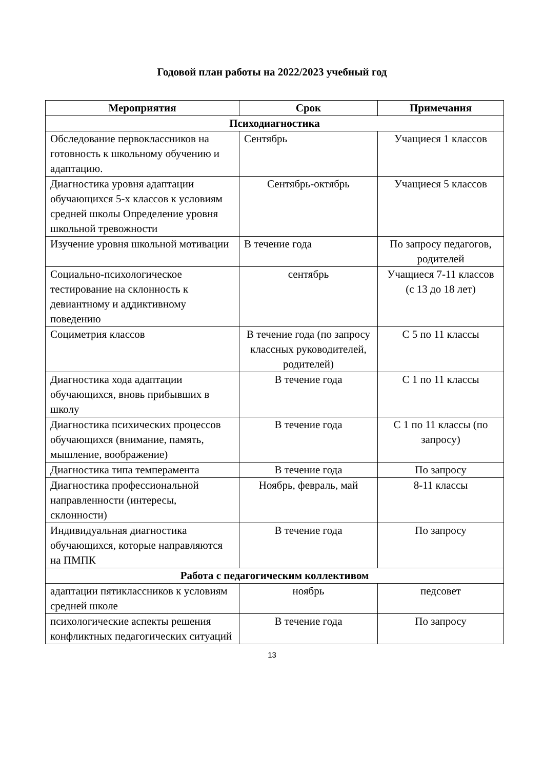Годовой план работы на 2022/2023 учебный год
| Мероприятия | Срок | Примечания |
| --- | --- | --- |
| Психодиагностика | | |
| Обследование первоклассников на готовность к школьному обучению и адаптацию. | Сентябрь | Учащиеся 1 классов |
| Диагностика уровня адаптации обучающихся 5-х классов к условиям средней школы Определение уровня школьной тревожности | Сентябрь-октябрь | Учащиеся 5 классов |
| Изучение уровня школьной мотивации | В течение года | По запросу педагогов, родителей |
| Социально-психологическое тестирование на склонность к девиантному и аддиктивному поведению | сентябрь | Учащиеся 7-11 классов (с 13 до 18 лет) |
| Социметрия классов | В течение года (по запросу классных руководителей, родителей) | С 5 по 11 классы |
| Диагностика хода адаптации обучающихся, вновь прибывших в школу | В течение года | С 1 по 11 классы |
| Диагностика психических процессов обучающихся (внимание, память, мышление, воображение) | В течение года | С 1 по 11 классы (по запросу) |
| Диагностика типа темперамента | В течение года | По запросу |
| Диагностика профессиональной направленности (интересы, склонности) | Ноябрь, февраль, май | 8-11 классы |
| Индивидуальная диагностика обучающихся, которые направляются на ПМПК | В течение года | По запросу |
| Работа с педагогическим коллективом | | |
| адаптации пятиклассников к условиям средней школе | ноябрь | педсовет |
| психологические аспекты решения конфликтных педагогических ситуаций | В течение года | По запросу |
13